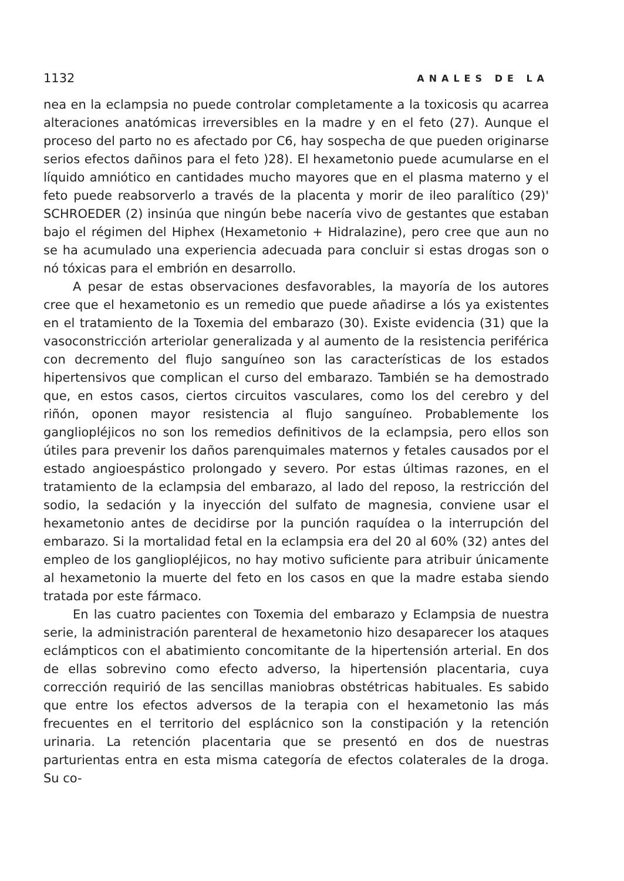1132 ANALES DE LA
nea en la eclampsia no puede controlar completamente a la toxicosis qu acarrea alteraciones anatómicas irreversibles en la madre y en el feto (27). Aunque el proceso del parto no es afectado por C6, hay sospecha de que pueden originarse serios efectos dañinos para el feto )28). El hexametonio puede acumularse en el líquido amniótico en cantidades mucho mayores que en el plasma materno y el feto puede reabsorverlo a través de la placenta y morir de ileo paralítico (29)' SCHROEDER (2) insinúa que ningún bebe nacería vivo de gestantes que estaban bajo el régimen del Hiphex (Hexametonio + Hidralazine), pero cree que aun no se ha acumulado una experiencia adecuada para concluir si estas drogas son o nó tóxicas para el embrión en desarrollo.
A pesar de estas observaciones desfavorables, la mayoría de los autores cree que el hexametonio es un remedio que puede añadirse a lós ya existentes en el tratamiento de la Toxemia del embarazo (30). Existe evidencia (31) que la vasoconstricción arteriolar generalizada y al aumento de la resistencia periférica con decremento del flujo sanguíneo son las características de los estados hipertensivos que complican el curso del embarazo. También se ha demostrado que, en estos casos, ciertos circuitos vasculares, como los del cerebro y del riñón, oponen mayor resistencia al flujo sanguíneo. Probablemente los gangliopléjicos no son los remedios definitivos de la eclampsia, pero ellos son útiles para prevenir los daños parenquimales maternos y fetales causados por el estado angioespástico prolongado y severo. Por estas últimas razones, en el tratamiento de la eclampsia del embarazo, al lado del reposo, la restricción del sodio, la sedación y la inyección del sulfato de magnesia, conviene usar el hexametonio antes de decidirse por la punción raquídea o la interrupción del embarazo. Si la mortalidad fetal en la eclampsia era del 20 al 60% (32) antes del empleo de los gangliopléjicos, no hay motivo suficiente para atribuir únicamente al hexametonio la muerte del feto en los casos en que la madre estaba siendo tratada por este fármaco.
En las cuatro pacientes con Toxemia del embarazo y Eclampsia de nuestra serie, la administración parenteral de hexametonio hizo desaparecer los ataques eclámpticos con el abatimiento concomitante de la hipertensión arterial. En dos de ellas sobrevino como efecto adverso, la hipertensión placentaria, cuya corrección requirió de las sencillas maniobras obstétricas habituales. Es sabido que entre los efectos adversos de la terapia con el hexametonio las más frecuentes en el territorio del esplácnico son la constipación y la retención urinaria. La retención placentaria que se presentó en dos de nuestras parturientas entra en esta misma categoría de efectos colaterales de la droga. Su co-